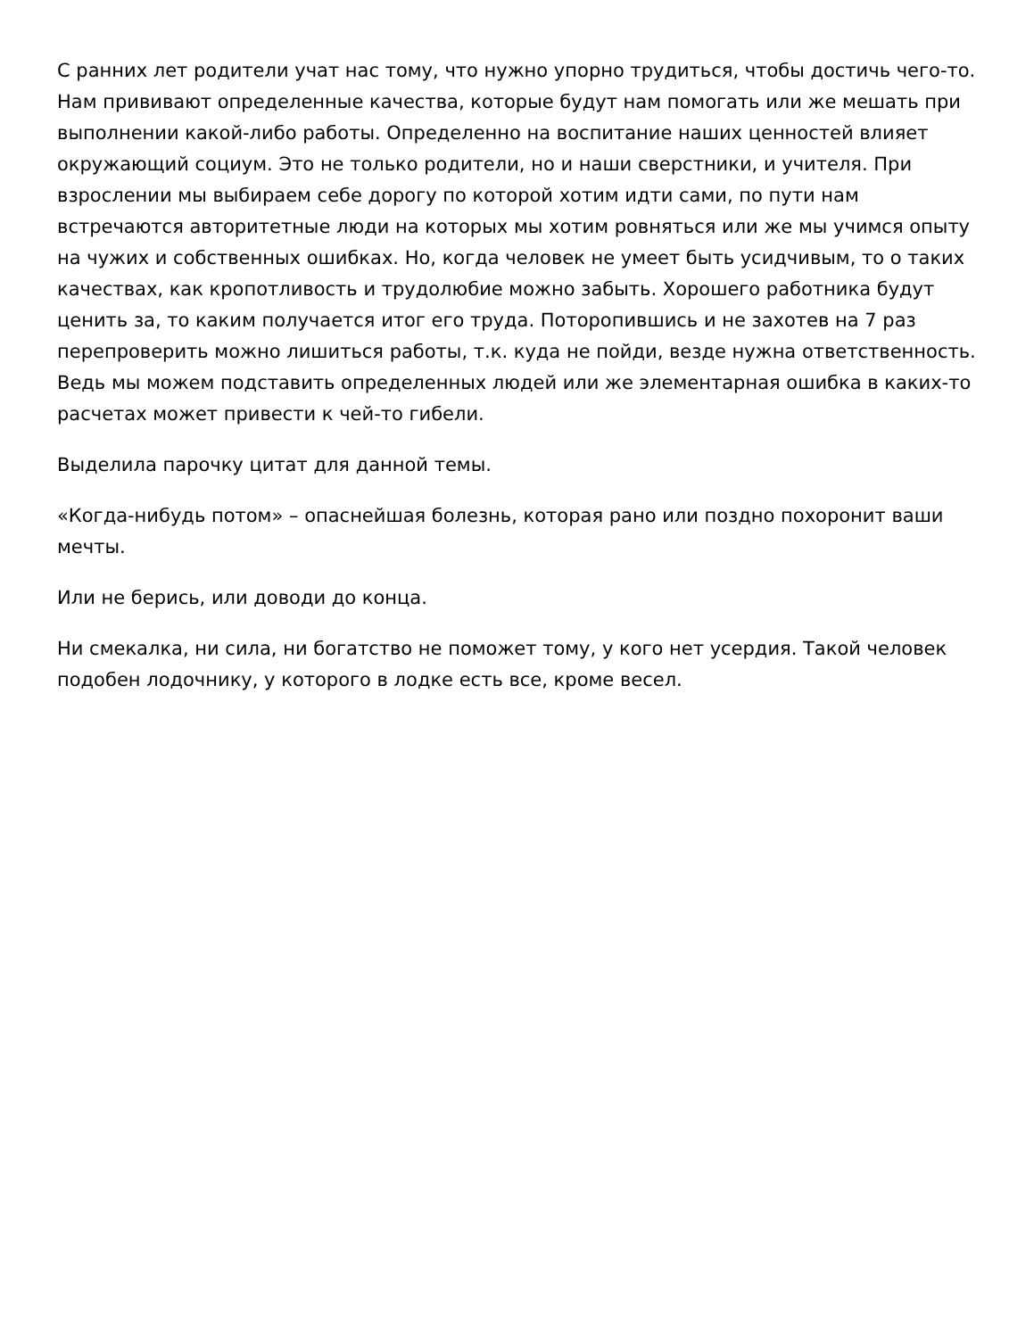С ранних лет родители учат нас тому, что нужно упорно трудиться, чтобы достичь чего-то. Нам прививают определенные качества, которые будут нам помогать или же мешать при выполнении какой-либо работы. Определенно на воспитание наших ценностей влияет окружающий социум. Это не только родители, но и наши сверстники, и учителя. При взрослении мы выбираем себе дорогу по которой хотим идти сами, по пути нам встречаются авторитетные люди на которых мы хотим ровняться или же мы учимся опыту на чужих и собственных ошибках. Но, когда человек не умеет быть усидчивым, то о таких качествах, как кропотливость и трудолюбие можно забыть. Хорошего работника будут ценить за, то каким получается итог его труда. Поторопившись и не захотев на 7 раз перепроверить можно лишиться работы, т.к. куда не пойди, везде нужна ответственность. Ведь мы можем подставить определенных людей или же элементарная ошибка в каких-то расчетах может привести к чей-то гибели.
Выделила парочку цитат для данной темы.
«Когда-нибудь потом» – опаснейшая болезнь, которая рано или поздно похоронит ваши мечты.
Или не берись, или доводи до конца.
Ни смекалка, ни сила, ни богатство не поможет тому, у кого нет усердия. Такой человек подобен лодочнику, у которого в лодке есть все, кроме весел.